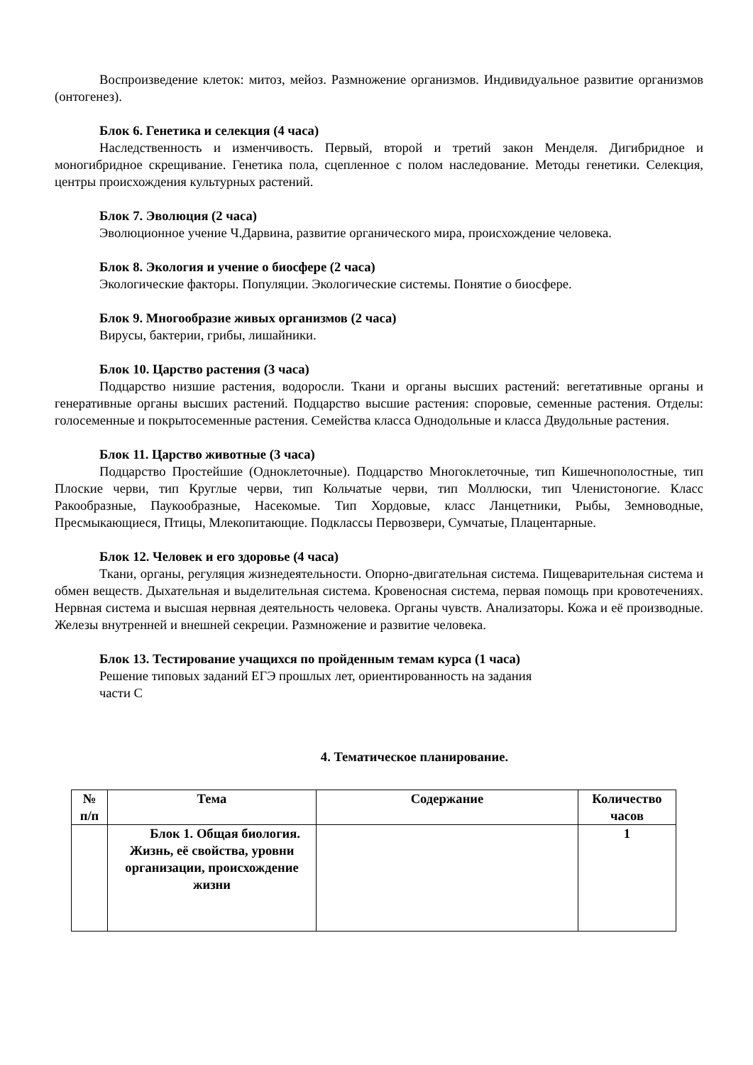Воспроизведение клеток: митоз, мейоз. Размножение организмов. Индивидуальное развитие организмов (онтогенез).
Блок 6. Генетика и селекция (4 часа)
Наследственность и изменчивость. Первый, второй и третий закон Менделя. Дигибридное и моногибридное скрещивание. Генетика пола, сцепленное с полом наследование. Методы генетики. Селекция, центры происхождения культурных растений.
Блок 7. Эволюция (2 часа)
Эволюционное учение Ч.Дарвина, развитие органического мира, происхождение человека.
Блок 8. Экология и учение о биосфере (2 часа)
Экологические факторы. Популяции. Экологические системы. Понятие о биосфере.
Блок 9. Многообразие живых организмов (2 часа)
Вирусы, бактерии, грибы, лишайники.
Блок 10. Царство растения (3 часа)
Подцарство низшие растения, водоросли. Ткани и органы высших растений: вегетативные органы и генеративные органы высших растений. Подцарство высшие растения: споровые, семенные растения. Отделы: голосеменные и покрытосеменные растения. Семейства класса Однодольные и класса Двудольные растения.
Блок 11. Царство животные (3 часа)
Подцарство Простейшие (Одноклеточные). Подцарство Многоклеточные, тип Кишечнополостные, тип Плоские черви, тип Круглые черви, тип Кольчатые черви, тип Моллюски, тип Членистоногие. Класс Ракообразные, Паукообразные, Насекомые. Тип Хордовые, класс Ланцетники, Рыбы, Земноводные, Пресмыкающиеся, Птицы, Млекопитающие. Подклассы Первозвери, Сумчатые, Плацентарные.
Блок 12. Человек и его здоровье (4 часа)
Ткани, органы, регуляция жизнедеятельности. Опорно-двигательная система. Пищеварительная система и обмен веществ. Дыхательная и выделительная система. Кровеносная система, первая помощь при кровотечениях. Нервная система и высшая нервная деятельность человека. Органы чувств. Анализаторы. Кожа и её производные. Железы внутренней и внешней секреции. Размножение и развитие человека.
Блок 13. Тестирование учащихся по пройденным темам курса (1 часа)
Решение типовых заданий ЕГЭ прошлых лет, ориентированность на задания
части С
4. Тематическое планирование.
| № п/п | Тема | Содержание | Количество часов |
| --- | --- | --- | --- |
| | Блок 1. Общая биология. Жизнь, её свойства, уровни организации, происхождение жизни | | 1 |